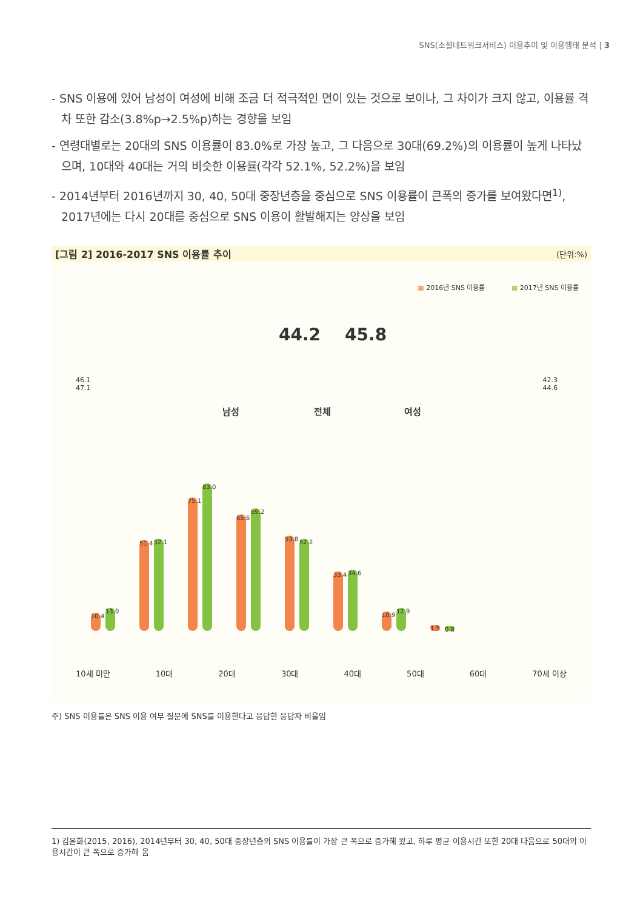SNS(소셜네트워크서비스) 이용추이 및 이용행태 분석 | 3
- SNS 이용에 있어 남성이 여성에 비해 조금 더 적극적인 면이 있는 것으로 보이나, 그 차이가 크지 않고, 이용률 격차 또한 감소(3.8%p→2.5%p)하는 경향을 보임
- 연령대별로는 20대의 SNS 이용률이 83.0%로 가장 높고, 그 다음으로 30대(69.2%)의 이용률이 높게 나타났으며, 10대와 40대는 거의 비슷한 이용률(각각 52.1%, 52.2%)을 보임
- 2014년부터 2016년까지 30, 40, 50대 중장년층을 중심으로 SNS 이용률이 큰폭의 증가를 보여왔다면<sup>1)</sup>, 2017년에는 다시 20대를 중심으로 SNS 이용이 활발해지는 양상을 보임
[그림 2] 2016-2017 SNS 이용률 추이 (단위:%)
▦ 2016년 SNS 이용률 ▦ 2017년 SNS 이용률
44.2 45.8
46.1
47.1
42.3
44.6
남성 전체 여성
10.4
13.0
51.4
52.1
75.1
83.0
65.6
69.2
53.8
52.2
33.4
34.6
10.9
12.9
1.5
0.8
10세 미만 10대 20대 30대 40대 50대 60대 70세 이상
주) SNS 이용률은 SNS 이용 여부 질문에 SNS를 이용한다고 응답한 응답자 비율임
1) 김윤화(2015, 2016), 2014년부터 30, 40, 50대 중장년층의 SNS 이용률이 가장 큰 폭으로 증가해 왔고, 하루 평균 이용시간 또한 20대 다음으로 50대의 이용시간이 큰 폭으로 증가해 옴